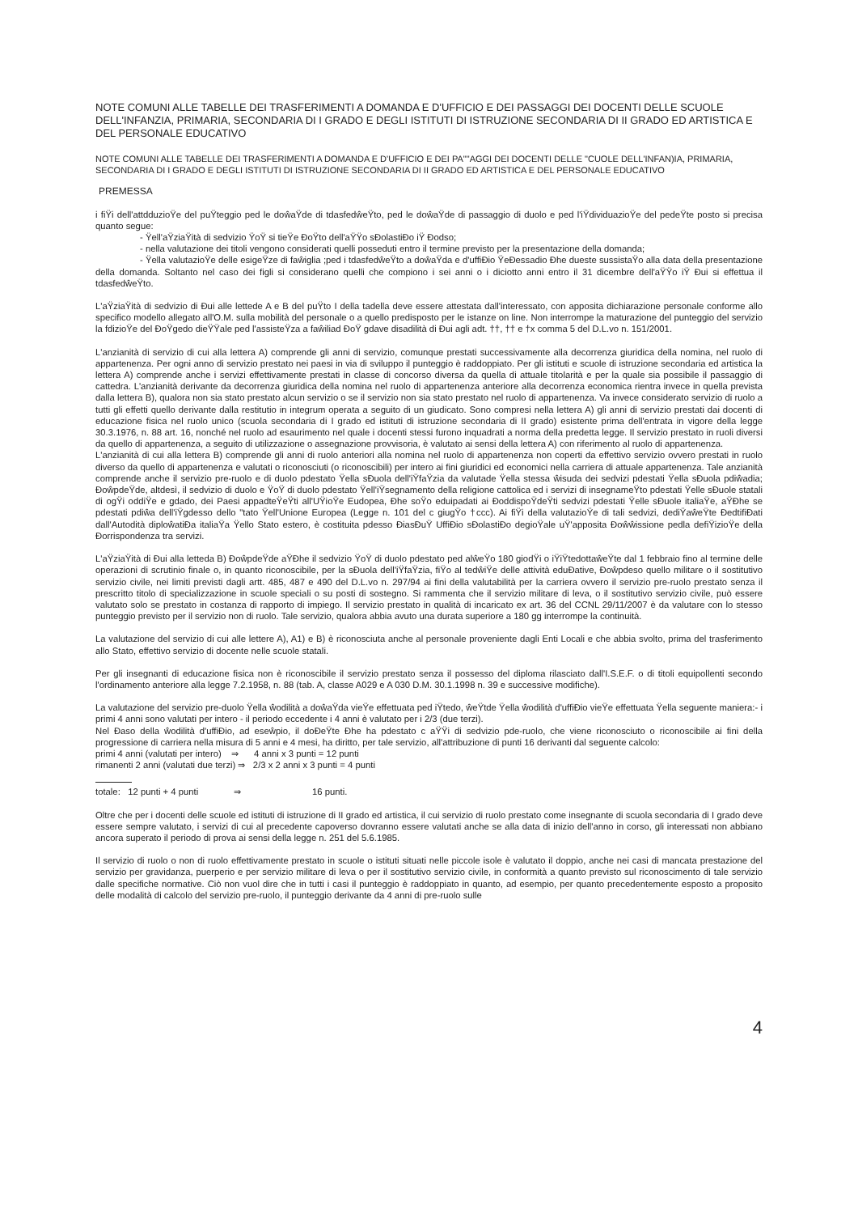NOTE COMUNI ALLE TABELLE DEI TRASFERIMENTI A DOMANDA E D'UFFICIO E DEI PASSAGGI DEI DOCENTI DELLE SCUOLE DELL'INFANZIA, PRIMARIA, SECONDARIA DI I GRADO E DEGLI ISTITUTI DI ISTRUZIONE SECONDARIA DI II GRADO ED ARTISTICA E DEL PERSONALE EDUCATIVO
NOTE COMUNI ALLE TABELLE DEI TRASFERIMENTI A DOMANDA E D'UFFICIO E DEI PA""AGGI DEI DOCENTI DELLE "CUOLE DELL'INFAN)IA, PRIMARIA, SECONDARIA DI I GRADO E DEGLI ISTITUTI DI ISTRUZIONE SECONDARIA DI II GRADO ED ARTISTICA E DEL PERSONALE EDUCATIVO
PREMESSA
i fiŸi dell'attdduzioŸe del puŸteggio ped le doŵaŸde di tdasfedŵeŸto, ped le doŵaŸde di passaggio di duolo e ped l'iŸdividuazioŸe del pedeŸte posto si precisa quanto segue:
- Ÿell'aŸziaŸità di sedvizio ŸoŸ si tieŸe ĐoŸto dell'aŸŸo sĐolastiĐo iŸ Đodso;
- nella valutazione dei titoli vengono considerati quelli posseduti entro il termine previsto per la presentazione della domanda;
- Ÿella valutazioŸe delle esigeŸze di faŵiglia ;ped i tdasfedŵeŸto a doŵaŸda e d'uffiĐio ŸeĐessadio Đhe dueste sussistaŸo alla data della presentazione della domanda. Soltanto nel caso dei figli si considerano quelli che compiono i sei anni o i diciotto anni entro il 31 dicembre dell'aŸŸo iŸ Đui si effettua il tdasfedŵeŸto.
L'aŸziaŸità di sedvizio di Đui alle lettede A e B del puŸto I della tadella deve essere attestata dall'interessato, con apposita dichiarazione personale conforme allo specifico modello allegato all'O.M. sulla mobilità del personale o a quello predisposto per le istanze on line. Non interrompe la maturazione del punteggio del servizio la fdizioŸe del ĐoŸgedo dieŸŸale ped l'assisteŸza a faŵiliad ĐoŸ gdave disadilità di Đui agli adt. ††, †† e †x comma 5 del D.L.vo n. 151/2001.
L'anzianità di servizio di cui alla lettera A) comprende gli anni di servizio, comunque prestati successivamente alla decorrenza giuridica della nomina, nel ruolo di appartenenza. Per ogni anno di servizio prestato nei paesi in via di sviluppo il punteggio è raddoppiato. Per gli istituti e scuole di istruzione secondaria ed artistica la lettera A) comprende anche i servizi effettivamente prestati in classe di concorso diversa da quella di attuale titolarità e per la quale sia possibile il passaggio di cattedra. L'anzianità derivante da decorrenza giuridica della nomina nel ruolo di appartenenza anteriore alla decorrenza economica rientra invece in quella prevista dalla lettera B), qualora non sia stato prestato alcun servizio o se il servizio non sia stato prestato nel ruolo di appartenenza. Va invece considerato servizio di ruolo a tutti gli effetti quello derivante dalla restitutio in integrum operata a seguito di un giudicato. Sono compresi nella lettera A) gli anni di servizio prestati dai docenti di educazione fisica nel ruolo unico (scuola secondaria di I grado ed istituti di istruzione secondaria di II grado) esistente prima dell'entrata in vigore della legge 30.3.1976, n. 88 art. 16, nonché nel ruolo ad esaurimento nel quale i docenti stessi furono inquadrati a norma della predetta legge. Il servizio prestato in ruoli diversi da quello di appartenenza, a seguito di utilizzazione o assegnazione provvisoria, è valutato ai sensi della lettera A) con riferimento al ruolo di appartenenza.
L'anzianità di cui alla lettera B) comprende gli anni di ruolo anteriori alla nomina nel ruolo di appartenenza non coperti da effettivo servizio ovvero prestati in ruolo diverso da quello di appartenenza e valutati o riconosciuti (o riconoscibili) per intero ai fini giuridici ed economici nella carriera di attuale appartenenza. Tale anzianità comprende anche il servizio pre-ruolo e di duolo pdestato Ÿella sĐuola dell'iŸfaŸzia da valutade Ÿella stessa ŵisuda dei sedvizi pdestati Ÿella sĐuola pdiŵadia; ĐoŵpdeŸde, altdesì, il sedvizio di duolo e ŸoŸ di duolo pdestato Ÿell'iŸsegnamento della religione cattolica ed i servizi di insegnameŸto pdestati Ÿelle sĐuole statali di ogŸi oddiŸe e gdado, dei Paesi appadteŸeŸti all'UŸioŸe Eudopea, Đhe soŸo eduipadati ai ĐoddispoŸdeŸti sedvizi pdestati Ÿelle sĐuole italiaŸe, aŸĐhe se pdestati pdiŵa dell'iŸgdesso dello "tato Ÿell'Unione Europea (Legge n. 101 del c giugŸo †ccc). Ai fiŸi della valutazioŸe di tali sedvizi, dediŸaŵeŸte ĐedtifiĐati dall'Autodità diploŵatiĐa italiaŸa Ÿello Stato estero, è costituita pdesso ĐiasĐuŸ UffiĐio sĐolastiĐo degioŸale uŸ'apposita Đoŵŵissione pedla defiŸizioŸe della Đorrispondenza tra servizi.
L'aŸziaŸità di Đui alla letteda B) ĐoŵpdeŸde aŸĐhe il sedvizio ŸoŸ di duolo pdestato ped alŵeŸo 180 giodŸi o iŸiŸtedottaŵeŸte dal 1 febbraio fino al termine delle operazioni di scrutinio finale o, in quanto riconoscibile, per la sĐuola dell'iŸfaŸzia, fiŸo al tedŵiŸe delle attività eduĐative, Đoŵpdeso quello militare o il sostitutivo servizio civile, nei limiti previsti dagli artt. 485, 487 e 490 del D.L.vo n. 297/94 ai fini della valutabilità per la carriera ovvero il servizio pre-ruolo prestato senza il prescritto titolo di specializzazione in scuole speciali o su posti di sostegno. Si rammenta che il servizio militare di leva, o il sostitutivo servizio civile, può essere valutato solo se prestato in costanza di rapporto di impiego. Il servizio prestato in qualità di incaricato ex art. 36 del CCNL 29/11/2007 è da valutare con lo stesso punteggio previsto per il servizio non di ruolo. Tale servizio, qualora abbia avuto una durata superiore a 180 gg interrompe la continuità.
La valutazione del servizio di cui alle lettere A), A1) e B) è riconosciuta anche al personale proveniente dagli Enti Locali e che abbia svolto, prima del trasferimento allo Stato, effettivo servizio di docente nelle scuole statali.
Per gli insegnanti di educazione fisica non è riconoscibile il servizio prestato senza il possesso del diploma rilasciato dall'I.S.E.F. o di titoli equipollenti secondo l'ordinamento anteriore alla legge 7.2.1958, n. 88 (tab. A, classe A029 e A 030 D.M. 30.1.1998 n. 39 e successive modifiche).
La valutazione del servizio pre-duolo Ÿella ŵodilità a doŵaŸda vieŸe effettuata ped iŸtedo, ŵeŸtde Ÿella ŵodilità d'uffiĐio vieŸe effettuata Ÿella seguente maniera:- i primi 4 anni sono valutati per intero - il periodo eccedente i 4 anni è valutato per i 2/3 (due terzi).
Nel Đaso della ŵodilità d'uffiĐio, ad eseŵpio, il doĐeŸte Đhe ha pdestato c aŸŸi di sedvizio pde-ruolo, che viene riconosciuto o riconoscibile ai fini della progressione di carriera nella misura di 5 anni e 4 mesi, ha diritto, per tale servizio, all'attribuzione di punti 16 derivanti dal seguente calcolo:
primi 4 anni (valutati per intero) ⇒ 4 anni x 3 punti = 12 punti
rimanenti 2 anni (valutati due terzi) ⇒ 2/3 x 2 anni x 3 punti = 4 punti
totale: 12 punti + 4 punti ⇒ 16 punti.
Oltre che per i docenti delle scuole ed istituti di istruzione di II grado ed artistica, il cui servizio di ruolo prestato come insegnante di scuola secondaria di I grado deve essere sempre valutato, i servizi di cui al precedente capoverso dovranno essere valutati anche se alla data di inizio dell'anno in corso, gli interessati non abbiano ancora superato il periodo di prova ai sensi della legge n. 251 del 5.6.1985.
Il servizio di ruolo o non di ruolo effettivamente prestato in scuole o istituti situati nelle piccole isole è valutato il doppio, anche nei casi di mancata prestazione del servizio per gravidanza, puerperio e per servizio militare di leva o per il sostitutivo servizio civile, in conformità a quanto previsto sul riconoscimento di tale servizio dalle specifiche normative. Ciò non vuol dire che in tutti i casi il punteggio è raddoppiato in quanto, ad esempio, per quanto precedentemente esposto a proposito delle modalità di calcolo del servizio pre-ruolo, il punteggio derivante da 4 anni di pre-ruolo sulle
4